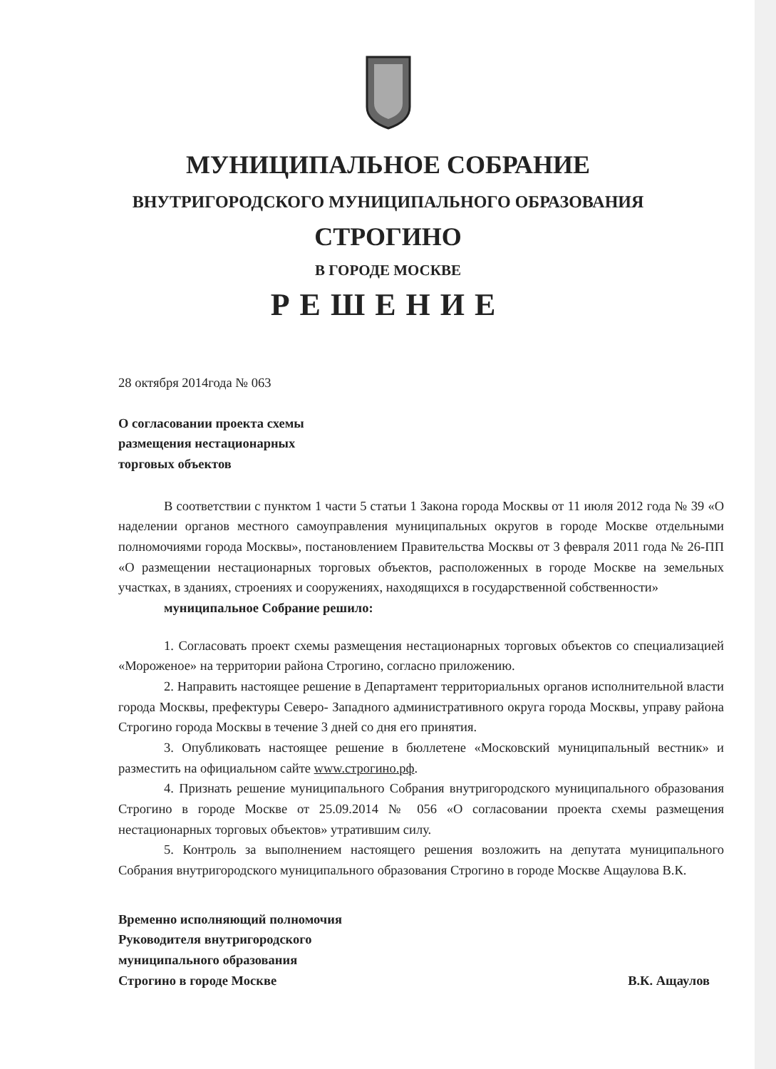МУНИЦИПАЛЬНОЕ СОБРАНИЕ
ВНУТРИГОРОДСКОГО МУНИЦИПАЛЬНОГО ОБРАЗОВАНИЯ
СТРОГИНО
В ГОРОДЕ МОСКВЕ
РЕШЕНИЕ
28 октября 2014года № 063
О согласовании проекта схемы
размещения нестационарных
торговых объектов
В соответствии с пунктом 1 части 5 статьи 1 Закона города Москвы от 11 июля 2012 года № 39 «О наделении органов местного самоуправления муниципальных округов в городе Москве отдельными полномочиями города Москвы», постановлением Правительства Москвы от 3 февраля 2011 года № 26-ПП «О размещении нестационарных торговых объектов, расположенных в городе Москве на земельных участках, в зданиях, строениях и сооружениях, находящихся в государственной собственности»
муниципальное Собрание решило:
1. Согласовать проект схемы размещения нестационарных торговых объектов со специализацией «Мороженое» на территории района Строгино, согласно приложению.
2. Направить настоящее решение в Департамент территориальных органов исполнительной власти города Москвы, префектуры Северо- Западного административного округа города Москвы, управу района Строгино города Москвы в течение 3 дней со дня его принятия.
3. Опубликовать настоящее решение в бюллетене «Московский муниципальный вестник» и разместить на официальном сайте www.строгино.рф.
4. Признать решение муниципального Собрания внутригородского муниципального образования Строгино в городе Москве от 25.09.2014 № 056 «О согласовании проекта схемы размещения нестационарных торговых объектов» утратившим силу.
5. Контроль за выполнением настоящего решения возложить на депутата муниципального Собрания внутригородского муниципального образования Строгино в городе Москве Ащаулова В.К.
Временно исполняющий полномочия
Руководителя внутригородского
муниципального образования
Строгино в городе Москве
В.К. Ащаулов